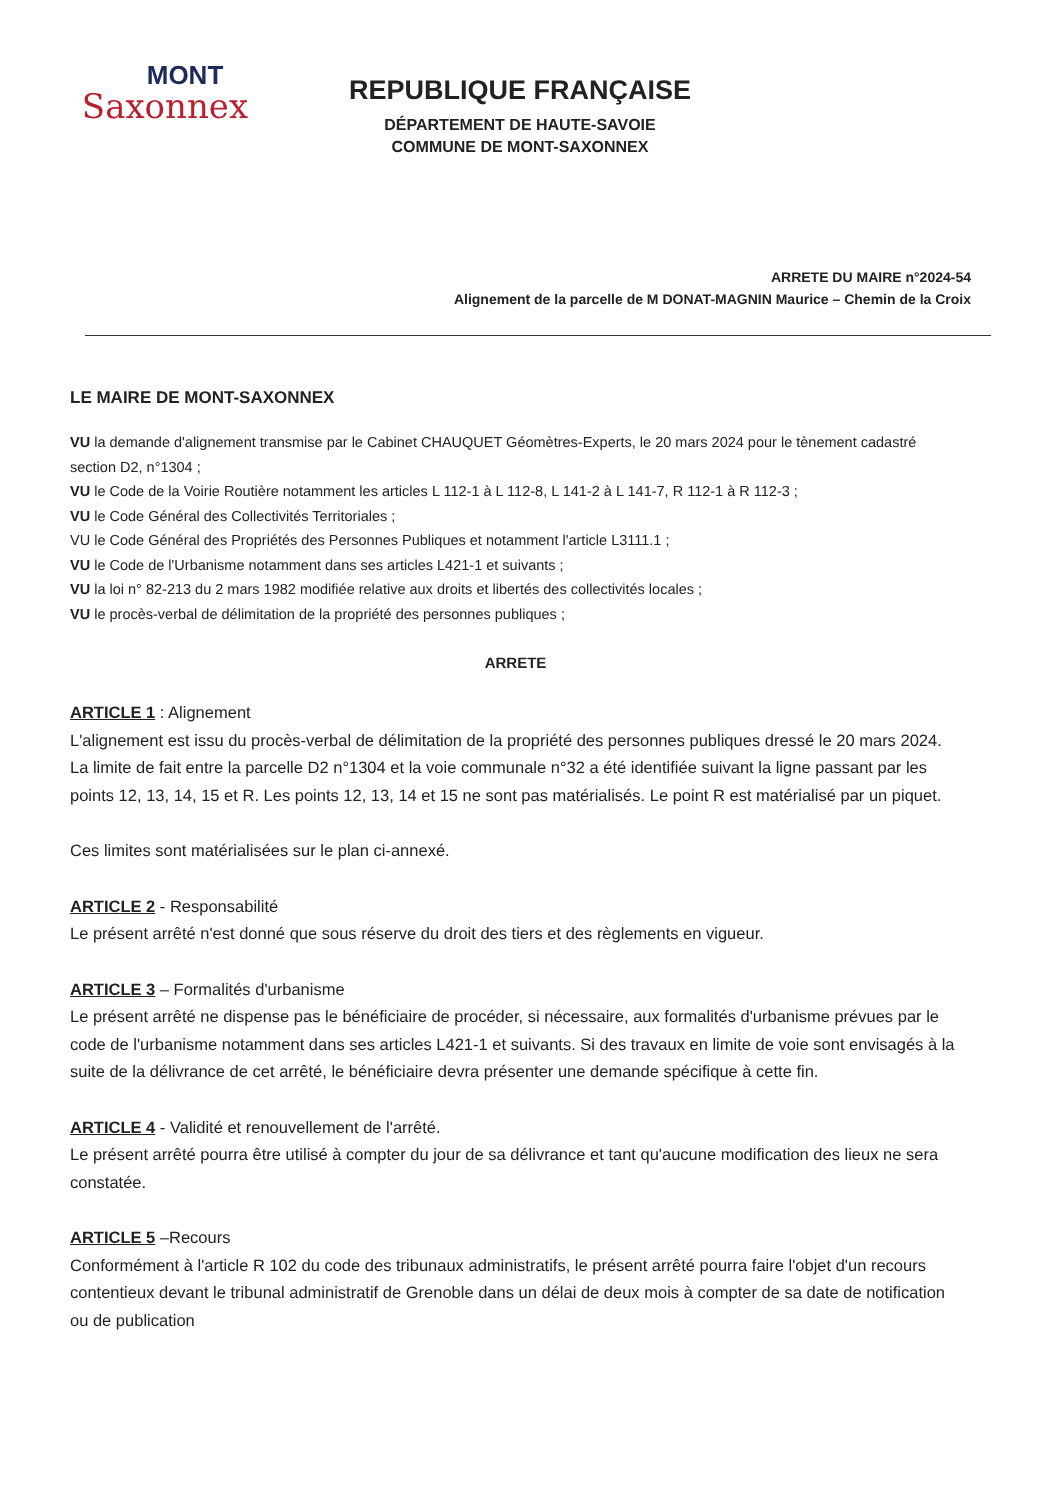MONT
Saxonnex
REPUBLIQUE FRANÇAISE
DÉPARTEMENT DE HAUTE-SAVOIE
COMMUNE DE MONT-SAXONNEX
ARRETE DU MAIRE n°2024-54
Alignement de la parcelle de M DONAT-MAGNIN Maurice – Chemin de la Croix
LE MAIRE DE MONT-SAXONNEX
VU la demande d'alignement transmise par le Cabinet CHAUQUET Géomètres-Experts, le 20 mars 2024 pour le tènement cadastré section D2, n°1304 ;
VU le Code de la Voirie Routière notamment les articles L 112-1 à L 112-8, L 141-2 à L 141-7, R 112-1 à R 112-3 ;
VU le Code Général des Collectivités Territoriales ;
VU le Code Général des Propriétés des Personnes Publiques et notamment l'article L3111.1 ;
VU le Code de l'Urbanisme notamment dans ses articles L421-1 et suivants ;
VU la loi n° 82-213 du 2 mars 1982 modifiée relative aux droits et libertés des collectivités locales ;
VU le procès-verbal de délimitation de la propriété des personnes publiques ;
ARRETE
ARTICLE 1 : Alignement
L'alignement est issu du procès-verbal de délimitation de la propriété des personnes publiques dressé le 20 mars 2024. La limite de fait entre la parcelle D2 n°1304 et la voie communale n°32 a été identifiée suivant la ligne passant par les points 12, 13, 14, 15 et R. Les points 12, 13, 14 et 15 ne sont pas matérialisés. Le point R est matérialisé par un piquet.
Ces limites sont matérialisées sur le plan ci-annexé.
ARTICLE 2 - Responsabilité
Le présent arrêté n'est donné que sous réserve du droit des tiers et des règlements en vigueur.
ARTICLE 3 – Formalités d'urbanisme
Le présent arrêté ne dispense pas le bénéficiaire de procéder, si nécessaire, aux formalités d'urbanisme prévues par le code de l'urbanisme notamment dans ses articles L421-1 et suivants. Si des travaux en limite de voie sont envisagés à la suite de la délivrance de cet arrêté, le bénéficiaire devra présenter une demande spécifique à cette fin.
ARTICLE 4 - Validité et renouvellement de l'arrêté.
Le présent arrêté pourra être utilisé à compter du jour de sa délivrance et tant qu'aucune modification des lieux ne sera constatée.
ARTICLE 5 –Recours
Conformément à l'article R 102 du code des tribunaux administratifs, le présent arrêté pourra faire l'objet d'un recours contentieux devant le tribunal administratif de Grenoble dans un délai de deux mois à compter de sa date de notification ou de publication